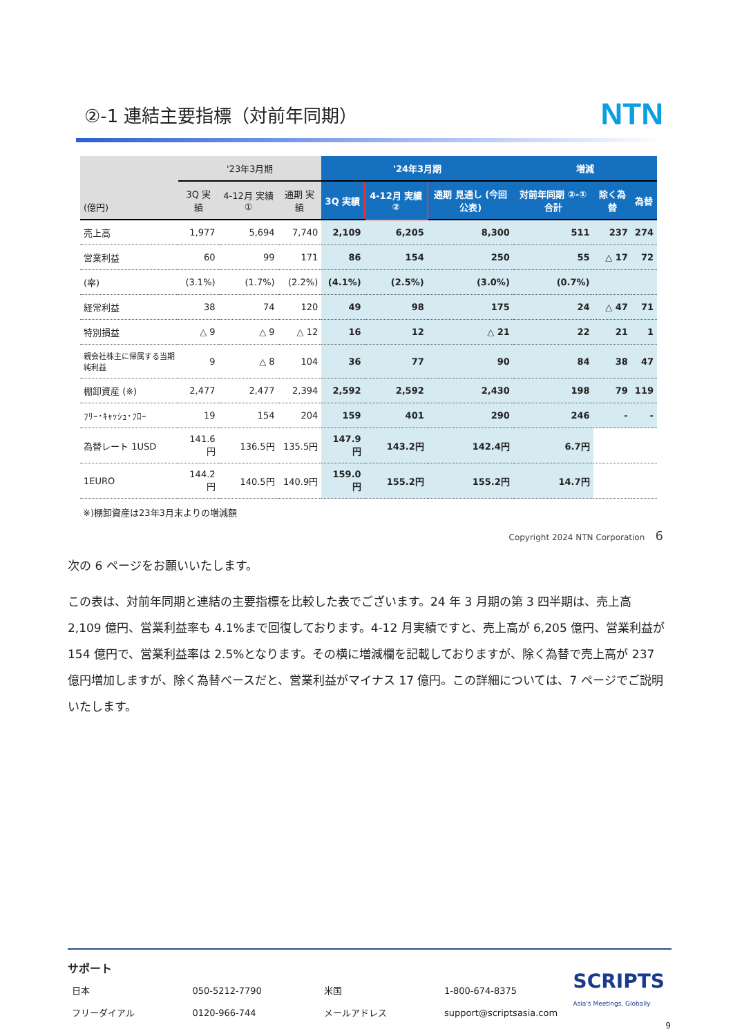②-1 連結主要指標（対前年同期）
NTN
| (億円) | '23年3月期 | | | '24年3月期 | | | 増減 | | |
| --- | --- | --- | --- | --- | --- | --- | --- | --- | --- |
| | 3Q 実績 | 4-12月 実績 ① | 通期 実績 | 3Q 実績 | 4-12月 実績 ② | 通期 見通し (今回公表) | 対前年同期 ②-① 合計 | 除く為替 | 為替 |
| 売上高 | 1,977 | 5,694 | 7,740 | 2,109 | 6,205 | 8,300 | 511 | 237 | 274 |
| 営業利益 | 60 | 99 | 171 | 86 | 154 | 250 | 55 | △ 17 | 72 |
| (率) | (3.1%) | (1.7%) | (2.2%) | (4.1%) | (2.5%) | (3.0%) | (0.7%) | | |
| 経常利益 | 38 | 74 | 120 | 49 | 98 | 175 | 24 | △ 47 | 71 |
| 特別損益 | △ 9 | △ 9 | △ 12 | 16 | 12 | △ 21 | 22 | 21 | 1 |
| 親会社株主に帰属する当期純利益 | 9 | △ 8 | 104 | 36 | 77 | 90 | 84 | 38 | 47 |
| 棚卸資産 (※) | 2,477 | 2,477 | 2,394 | 2,592 | 2,592 | 2,430 | 198 | 79 | 119 |
| ﾌﾘｰ･ｷｬｯｼｭ･ﾌﾛｰ | 19 | 154 | 204 | 159 | 401 | 290 | 246 | - | - |
| 為替レート 1USD | 141.6円 | 136.5円 | 135.5円 | 147.9円 | 143.2円 | 142.4円 | 6.7円 | | |
| 1EURO | 144.2円 | 140.5円 | 140.9円 | 159.0円 | 155.2円 | 155.2円 | 14.7円 | | |
※)棚卸資産は23年3月末よりの増減額
Copyright 2024 NTN Corporation 6
次の 6 ページをお願いいたします。
この表は、対前年同期と連結の主要指標を比較した表でございます。24 年 3 月期の第 3 四半期は、売上高 2,109 億円、営業利益率も 4.1%まで回復しております。4-12 月実績ですと、売上高が 6,205 億円、営業利益が 154 億円で、営業利益率は 2.5%となります。その横に増減欄を記載しておりますが、除く為替で売上高が 237 億円増加しますが、除く為替ベースだと、営業利益がマイナス 17 億円。この詳細については、7 ページでご説明いたします。
サポート
| 日本 | 050-5212-7790 | 米国 | 1-800-674-8375 |
| フリーダイアル | 0120-966-744 | メールアドレス | support@scriptsasia.com |
SCRIPTS
Asia's Meetings, Globally
9